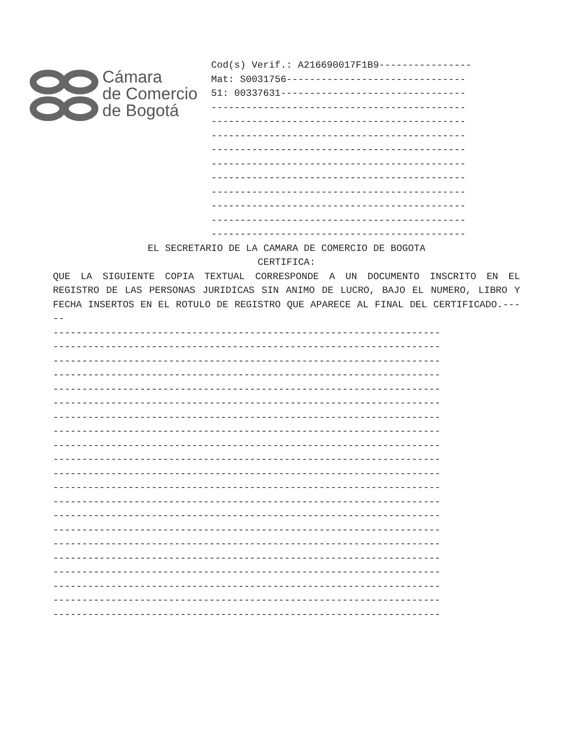Cámara
de Comercio
de Bogotá
Cod(s) Verif.: A216690017F1B9---------------- Mat: S0031756------------------------------- 51: 00337631-------------------------------- -------------------------------------------- -------------------------------------------- -------------------------------------------- -------------------------------------------- -------------------------------------------- -------------------------------------------- -------------------------------------------- -------------------------------------------- -------------------------------------------- --------------------------------------------
EL SECRETARIO DE LA CAMARA DE COMERCIO DE BOGOTA
CERTIFICA:
QUE LA SIGUIENTE COPIA TEXTUAL CORRESPONDE A UN DOCUMENTO INSCRITO EN EL REGISTRO DE LAS PERSONAS JURIDICAS SIN ANIMO DE LUCRO, BAJO EL NUMERO, LIBRO Y FECHA INSERTOS EN EL ROTULO DE REGISTRO QUE APARECE AL FINAL DEL CERTIFICADO.-----
------------------------------------------------------------------- ------------------------------------------------------------------- ------------------------------------------------------------------- ------------------------------------------------------------------- ------------------------------------------------------------------- ------------------------------------------------------------------- ------------------------------------------------------------------- ------------------------------------------------------------------- ------------------------------------------------------------------- ------------------------------------------------------------------- ------------------------------------------------------------------- ------------------------------------------------------------------- ------------------------------------------------------------------- ------------------------------------------------------------------- ------------------------------------------------------------------- ------------------------------------------------------------------- ------------------------------------------------------------------- ------------------------------------------------------------------- ------------------------------------------------------------------- ------------------------------------------------------------------- -------------------------------------------------------------------